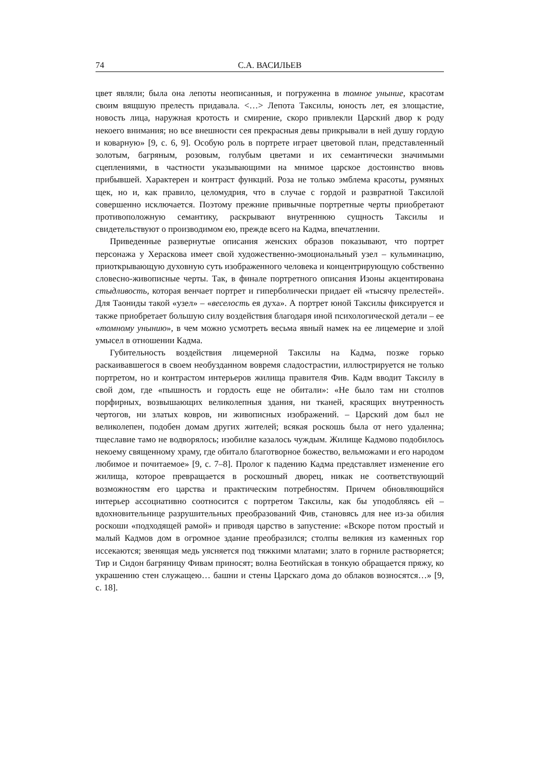74 С.А. ВАСИЛЬЕВ
цвет являли; была она лепоты неописанныя, и погруженна в томное уныние, красотам своим вящшую прелесть придавала. <…> Лепота Таксилы, юность лет, ея злощастие, новость лица, наружная кротость и смирение, скоро привлекли Царский двор к роду некоего внимания; но все внешности сея прекрасныя девы прикрывали в ней душу гордую и коварную» [9, с. 6, 9]. Особую роль в портрете играет цветовой план, представленный золотым, багряным, розовым, голубым цветами и их семантически значимыми сцеплениями, в частности указывающими на мнимое царское достоинство вновь прибывшей. Характерен и контраст функций. Роза не только эмблема красоты, румяных щек, но и, как правило, целомудрия, что в случае с гордой и развратной Таксилой совершенно исключается. Поэтому прежние привычные портретные черты приобретают противоположную семантику, раскрывают внутреннюю сущность Таксилы и свидетельствуют о производимом ею, прежде всего на Кадма, впечатлении.
Приведенные развернутые описания женских образов показывают, что портрет персонажа у Хераскова имеет свой художественно-эмоциональный узел – кульминацию, приоткрывающую духовную суть изображенного человека и концентрирующую собственно словесно-живописные черты. Так, в финале портретного описания Изоны акцентирована стыдливость, которая венчает портрет и гиперболически придает ей «тысячу прелестей». Для Таониды такой «узел» – «веселость ея духа». А портрет юной Таксилы фиксируется и также приобретает большую силу воздействия благодаря иной психологической детали – ее «томному унынию», в чем можно усмотреть весьма явный намек на ее лицемерие и злой умысел в отношении Кадма.
Губительность воздействия лицемерной Таксилы на Кадма, позже горько раскаивавшегося в своем необузданном вовремя сладострастии, иллюстрируется не только портретом, но и контрастом интерьеров жилища правителя Фив. Кадм вводит Таксилу в свой дом, где «пышность и гордость еще не обитали»: «Не было там ни столпов порфирных, возвышающих великолепныя здания, ни тканей, красящих внутренность чертогов, ни златых ковров, ни живописных изображений. – Царский дом был не великолепен, подобен домам других жителей; всякая роскошь была от него удаленна; тщеславие тамо не водворялось; изобилие казалось чуждым. Жилище Кадмово подобилось некоему священному храму, где обитало благотворное божество, вельможами и его народом любимое и почитаемое» [9, с. 7–8]. Пролог к падению Кадма представляет изменение его жилища, которое превращается в роскошный дворец, никак не соответствующий возможностям его царства и практическим потребностям. Причем обновляющийся интерьер ассоциативно соотносится с портретом Таксилы, как бы уподобляясь ей – вдохновительнице разрушительных преобразований Фив, становясь для нее из-за обилия роскоши «подходящей рамой» и приводя царство в запустение: «Вскоре потом простый и малый Кадмов дом в огромное здание преобразился; столпы великия из каменных гор иссекаются; звенящая медь уясняется под тяжкими млатами; злато в горниле растворяется; Тир и Сидон багряницу Фивам приносят; волна Беотийская в тонкую обращается пряжу, ко украшению стен служащею… башни и стены Царскаго дома до облаков возносятся…» [9, с. 18].